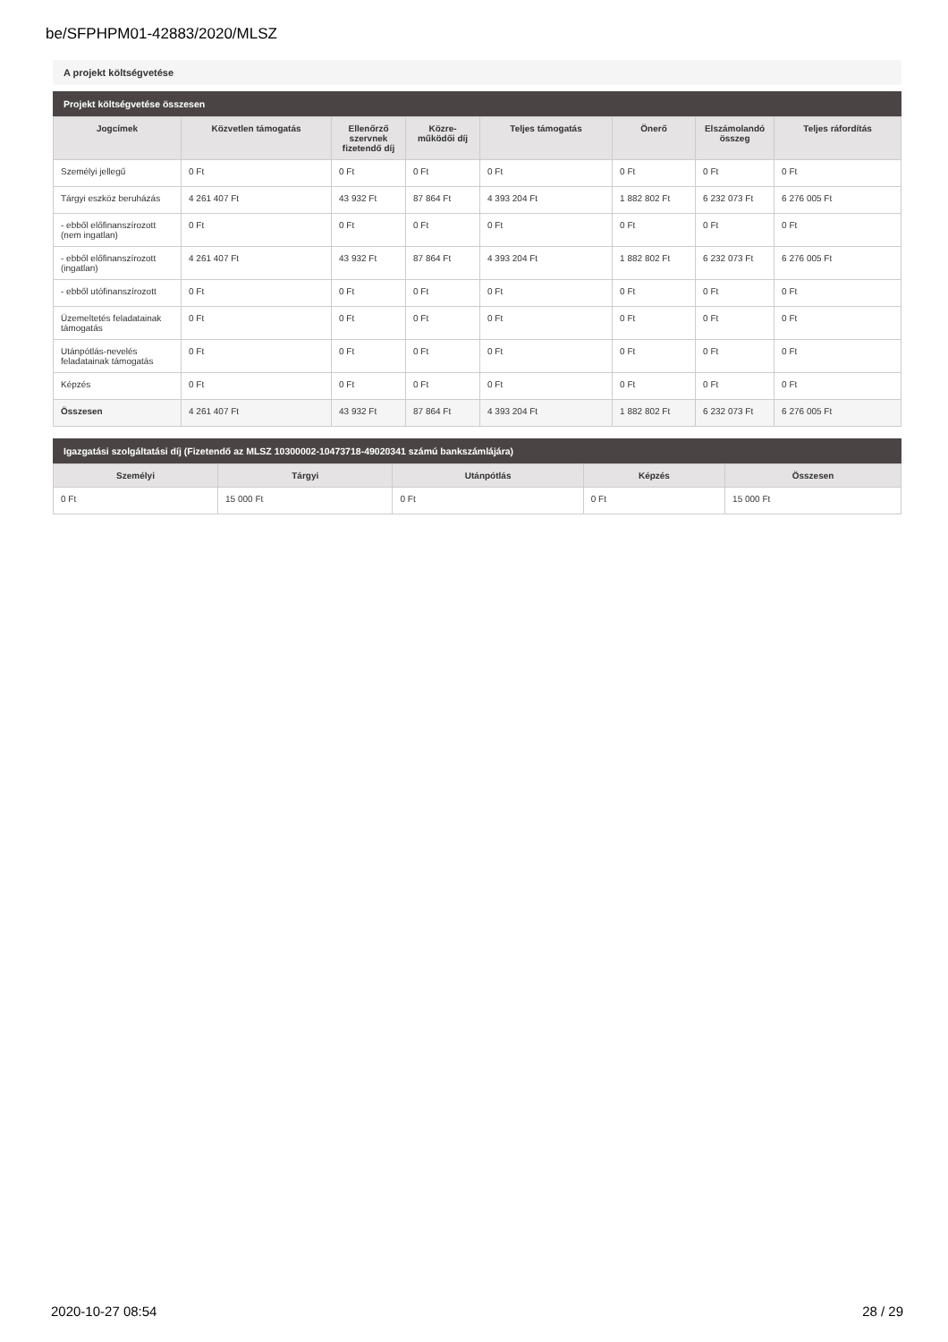be/SFPHPM01-42883/2020/MLSZ
A projekt költségvetése
Projekt költségvetése összesen
| Jogcímek | Közvetlen támogatás | Ellenőrző szervnek fizetendő díj | Közre-működői díj | Teljes támogatás | Önerő | Elszámolandó összeg | Teljes ráfordítás |
| --- | --- | --- | --- | --- | --- | --- | --- |
| Személyi jellegű | 0 Ft | 0 Ft | 0 Ft | 0 Ft | 0 Ft | 0 Ft | 0 Ft |
| Tárgyi eszköz beruházás | 4 261 407 Ft | 43 932 Ft | 87 864 Ft | 4 393 204 Ft | 1 882 802 Ft | 6 232 073 Ft | 6 276 005 Ft |
| - ebből előfinanszírozott (nem ingatlan) | 0 Ft | 0 Ft | 0 Ft | 0 Ft | 0 Ft | 0 Ft | 0 Ft |
| - ebből előfinanszírozott (ingatlan) | 4 261 407 Ft | 43 932 Ft | 87 864 Ft | 4 393 204 Ft | 1 882 802 Ft | 6 232 073 Ft | 6 276 005 Ft |
| - ebből utófinanszírozott | 0 Ft | 0 Ft | 0 Ft | 0 Ft | 0 Ft | 0 Ft | 0 Ft |
| Üzemeltetés feladatainak támogatás | 0 Ft | 0 Ft | 0 Ft | 0 Ft | 0 Ft | 0 Ft | 0 Ft |
| Utánpótlás-nevelés feladatainak támogatás | 0 Ft | 0 Ft | 0 Ft | 0 Ft | 0 Ft | 0 Ft | 0 Ft |
| Képzés | 0 Ft | 0 Ft | 0 Ft | 0 Ft | 0 Ft | 0 Ft | 0 Ft |
| Összesen | 4 261 407 Ft | 43 932 Ft | 87 864 Ft | 4 393 204 Ft | 1 882 802 Ft | 6 232 073 Ft | 6 276 005 Ft |
Igazgatási szolgáltatási díj (Fizetendő az MLSZ 10300002-10473718-49020341 számú bankszámlájára)
| Személyi | Tárgyi | Utánpótlás | Képzés | Összesen |
| --- | --- | --- | --- | --- |
| 0 Ft | 15 000 Ft | 0 Ft | 0 Ft | 15 000 Ft |
2020-10-27 08:54 28 / 29